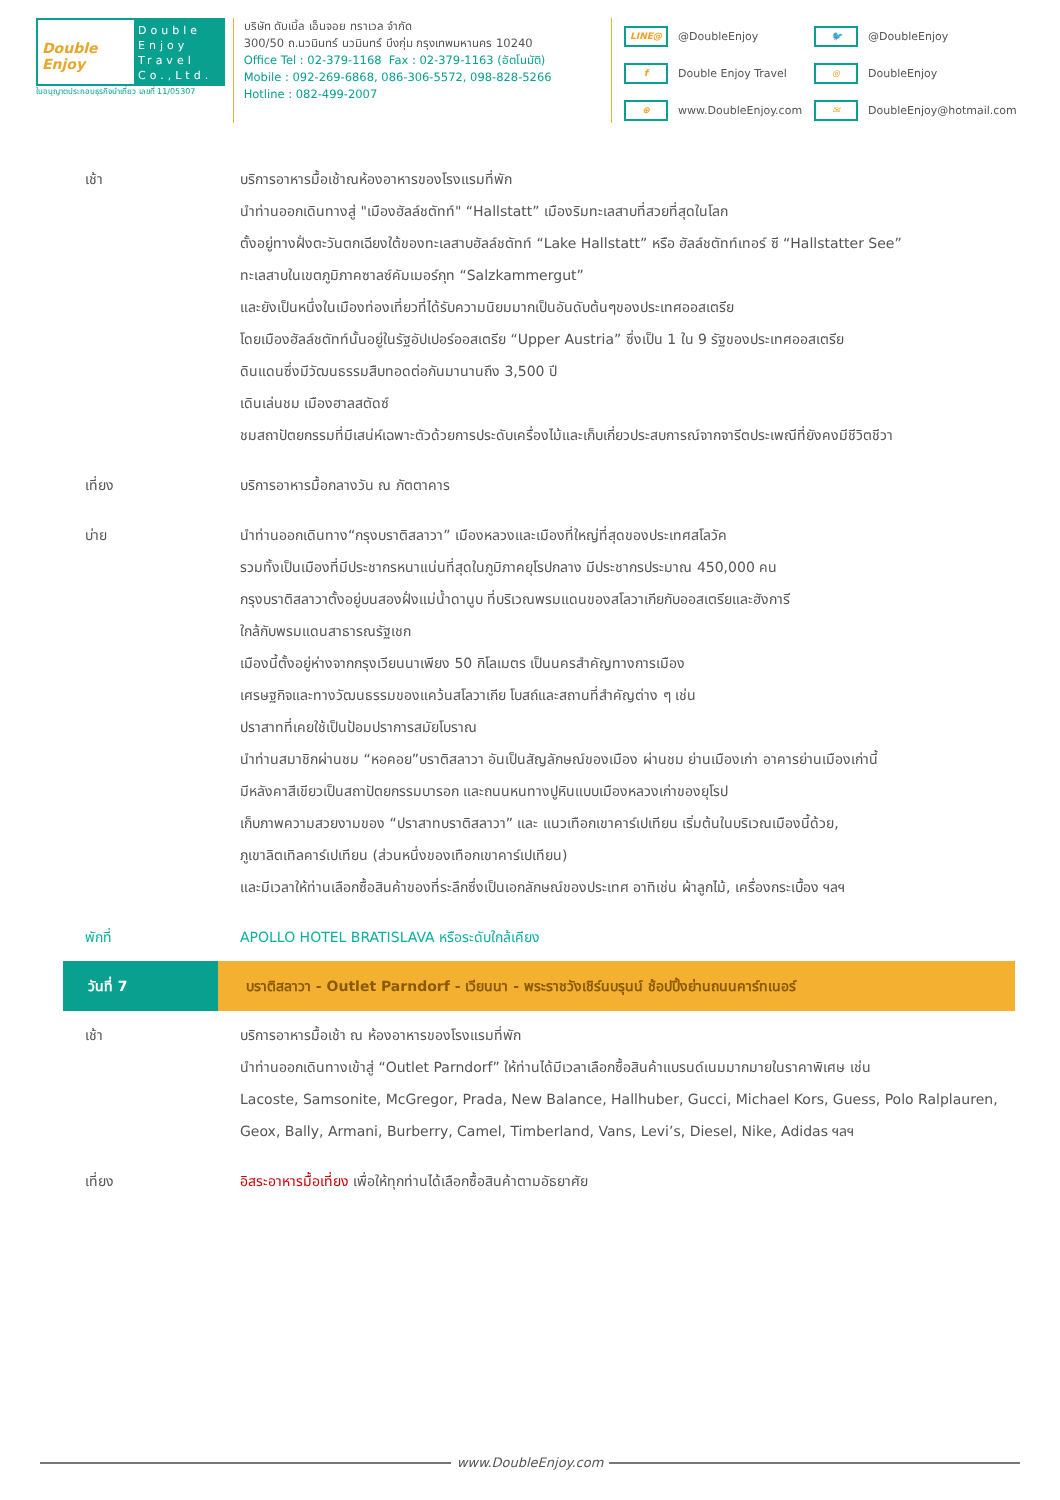Double Enjoy
Double
Enjoy
Travel
Co.,Ltd.
ใบอนุญาตประกอบธุรกิจนำเที่ยว เลขที่ 11/05307
บริษัท ดับเบิ้ล เอ็นจอย ทราเวล จำกัด
300/50 ถ.นวมินทร์ นวมินทร์ บึงกุ่ม กรุงเทพมหานคร 10240
Office Tel : 02-379-1168 Fax : 02-379-1163 (อัตโนมัติ)
Mobile : 092-269-6868, 086-306-5572, 098-828-5266
Hotline : 082-499-2007
LINE@ @DoubleEnjoy 🐦 @DoubleEnjoy f Double Enjoy Travel ◎ DoubleEnjoy ⊕ www.DoubleEnjoy.com ✉ DoubleEnjoy@hotmail.com
เช้า บริการอาหารมื้อเช้าณห้องอาหารของโรงแรมที่พัก
นำท่านออกเดินทางสู่ "เมืองฮัลล์ชตัทท์" “Hallstatt” เมืองริมทะเลสาบที่สวยที่สุดในโลก
ตั้งอยู่ทางฝั่งตะวันตกเฉียงใต้ของทะเลสาบฮัลล์ชตัทท์ “Lake Hallstatt” หรือ ฮัลล์ชตัทท์เทอร์ ซี “Hallstatter See”
ทะเลสาบในเขตภูมิภาคซาลซ์คัมเมอร์กุท “Salzkammergut”
และยังเป็นหนึ่งในเมืองท่องเที่ยวที่ได้รับความนิยมมากเป็นอันดับต้นๆของประเทศออสเตรีย
โดยเมืองฮัลล์ชตัทท์นั้นอยู่ในรัฐอัปเปอร์ออสเตรีย “Upper Austria” ซึ่งเป็น 1 ใน 9 รัฐของประเทศออสเตรีย
ดินแดนซึ่งมีวัฒนธรรมสืบทอดต่อกันมานานถึง 3,500 ปี
เดินเล่นชม เมืองฮาลสตัดซ์
ชมสถาปัตยกรรมที่มีเสน่ห์เฉพาะตัวด้วยการประดับเครื่องไม้และเก็บเกี่ยวประสบการณ์จากจารีตประเพณีที่ยังคงมีชีวิตชีวา
เที่ยง บริการอาหารมื้อกลางวัน ณ ภัตตาคาร
บ่าย นำท่านออกเดินทาง“กรุงบราติสลาวา” เมืองหลวงและเมืองที่ใหญ่ที่สุดของประเทศสโลวัค
รวมทั้งเป็นเมืองที่มีประชากรหนาแน่นที่สุดในภูมิภาคยุโรปกลาง มีประชากรประมาณ 450,000 คน
กรุงบราติสลาวาตั้งอยู่บนสองฝั่งแม่น้ำดานูบ ที่บริเวณพรมแดนของสโลวาเกียกับออสเตรียและฮังการี
ใกล้กับพรมแดนสาธารณรัฐเชก
เมืองนี้ตั้งอยู่ห่างจากกรุงเวียนนาเพียง 50 กิโลเมตร เป็นนครสำคัญทางการเมือง
เศรษฐกิจและทางวัฒนธรรมของแคว้นสโลวาเกีย โบสถ์และสถานที่สำคัญต่าง ๆ เช่น
ปราสาทที่เคยใช้เป็นป้อมปราการสมัยโบราณ
นำท่านสมาชิกผ่านชม “หอคอย”บราติสลาวา อันเป็นสัญลักษณ์ของเมือง ผ่านชม ย่านเมืองเก่า อาคารย่านเมืองเก่านี้
มีหลังคาสีเขียวเป็นสถาปัตยกรรมบารอก และถนนหนทางปูหินแบบเมืองหลวงเก่าของยุโรป
เก็บภาพความสวยงามของ “ปราสาทบราติสลาวา” และ แนวเทือกเขาคาร์เปเทียน เริ่มต้นในบริเวณเมืองนี้ด้วย,
ภูเขาลิตเทิลคาร์เปเทียน (ส่วนหนึ่งของเทือกเขาคาร์เปเทียน)
และมีเวลาให้ท่านเลือกซื้อสินค้าของที่ระลึกซึ่งเป็นเอกลักษณ์ของประเทศ อาทิเช่น ผ้าลูกไม้, เครื่องกระเบื้อง ฯลฯ
พักที่ APOLLO HOTEL BRATISLAVA หรือระดับใกล้เคียง
วันที่ 7 บราติสลาวา - Outlet Parndorf - เวียนนา - พระราชวังเชิร์นบรุนน์ ช้อปปิ้งย่านถนนคาร์ทเนอร์
เช้า บริการอาหารมื้อเช้า ณ ห้องอาหารของโรงแรมที่พัก
นำท่านออกเดินทางเข้าสู่ “Outlet Parndorf” ให้ท่านได้มีเวลาเลือกซื้อสินค้าแบรนด์เนมมากมายในราคาพิเศษ เช่น
Lacoste, Samsonite, McGregor, Prada, New Balance, Hallhuber, Gucci, Michael Kors, Guess, Polo Ralplauren,
Geox, Bally, Armani, Burberry, Camel, Timberland, Vans, Levi’s, Diesel, Nike, Adidas ฯลฯ
เที่ยง อิสระอาหารมื้อเที่ยง เพื่อให้ทุกท่านได้เลือกซื้อสินค้าตามอัธยาศัย
www.DoubleEnjoy.com